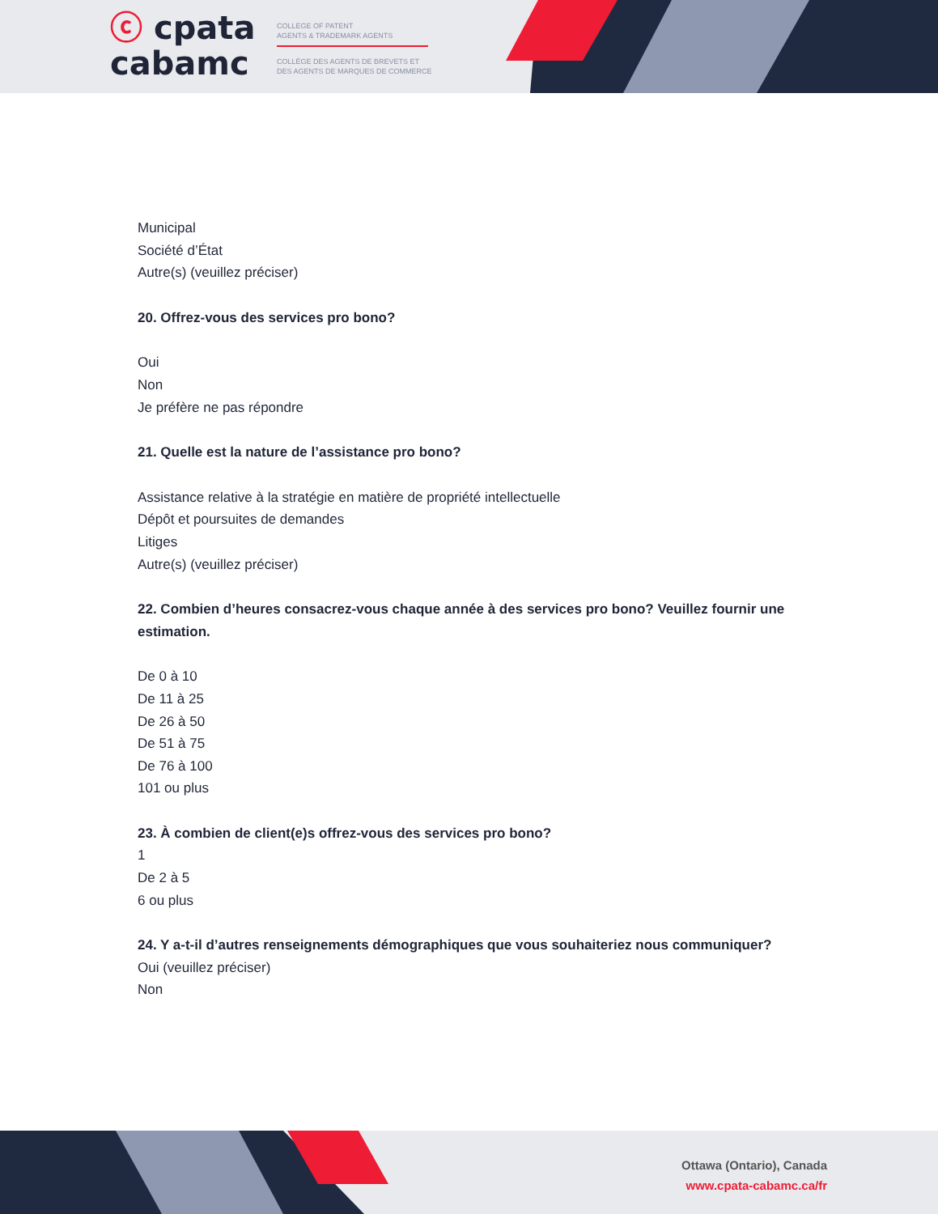ⓒ cpata
cabamc
COLLEGE OF PATENT
AGENTS & TRADEMARK AGENTS
COLLÈGE DES AGENTS DE BREVETS ET
DES AGENTS DE MARQUES DE COMMERCE
Municipal
Société d’État
Autre(s) (veuillez préciser)
20. Offrez-vous des services pro bono?
Oui
Non
Je préfère ne pas répondre
21. Quelle est la nature de l’assistance pro bono?
Assistance relative à la stratégie en matière de propriété intellectuelle
Dépôt et poursuites de demandes
Litiges
Autre(s) (veuillez préciser)
22. Combien d’heures consacrez-vous chaque année à des services pro bono? Veuillez fournir une estimation.
De 0 à 10
De 11 à 25
De 26 à 50
De 51 à 75
De 76 à 100
101 ou plus
23. À combien de client(e)s offrez-vous des services pro bono?
1
De 2 à 5
6 ou plus
24. Y a-t-il d’autres renseignements démographiques que vous souhaiteriez nous communiquer?
Oui (veuillez préciser)
Non
Ottawa (Ontario), Canada
www.cpata-cabamc.ca/fr